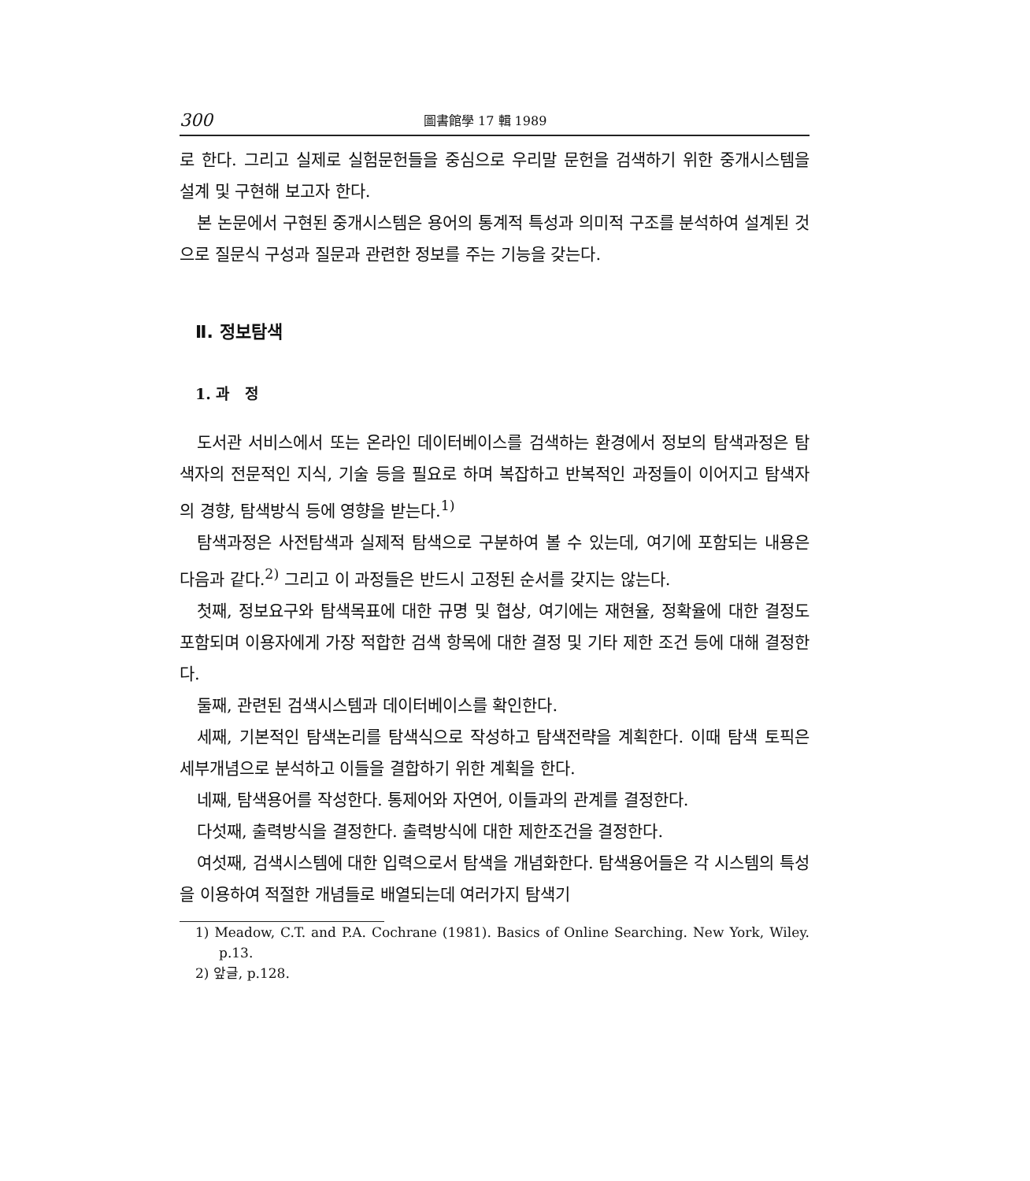300 圖書館學 17 輯 1989
로 한다. 그리고 실제로 실험문헌들을 중심으로 우리말 문헌을 검색하기 위한 중개시스템을 설계 및 구현해 보고자 한다.
본 논문에서 구현된 중개시스템은 용어의 통계적 특성과 의미적 구조를 분석하여 설계된 것으로 질문식 구성과 질문과 관련한 정보를 주는 기능을 갖는다.
Ⅱ. 정보탐색
1. 과 정
도서관 서비스에서 또는 온라인 데이터베이스를 검색하는 환경에서 정보의 탐색과정은 탐색자의 전문적인 지식, 기술 등을 필요로 하며 복잡하고 반복적인 과정들이 이어지고 탐색자의 경향, 탐색방식 등에 영향을 받는다.<sup>1)</sup>
탐색과정은 사전탐색과 실제적 탐색으로 구분하여 볼 수 있는데, 여기에 포함되는 내용은 다음과 같다.<sup>2)</sup> 그리고 이 과정들은 반드시 고정된 순서를 갖지는 않는다.
첫째, 정보요구와 탐색목표에 대한 규명 및 협상, 여기에는 재현율, 정확율에 대한 결정도 포함되며 이용자에게 가장 적합한 검색 항목에 대한 결정 및 기타 제한 조건 등에 대해 결정한다.
둘째, 관련된 검색시스템과 데이터베이스를 확인한다.
세째, 기본적인 탐색논리를 탐색식으로 작성하고 탐색전략을 계획한다. 이때 탐색 토픽은 세부개념으로 분석하고 이들을 결합하기 위한 계획을 한다.
네째, 탐색용어를 작성한다. 통제어와 자연어, 이들과의 관계를 결정한다.
다섯째, 출력방식을 결정한다. 출력방식에 대한 제한조건을 결정한다.
여섯째, 검색시스템에 대한 입력으로서 탐색을 개념화한다. 탐색용어들은 각 시스템의 특성을 이용하여 적절한 개념들로 배열되는데 여러가지 탐색기
1) Meadow, C.T. and P.A. Cochrane (1981). Basics of Online Searching. New York, Wiley. p.13.
2) 앞글, p.128.